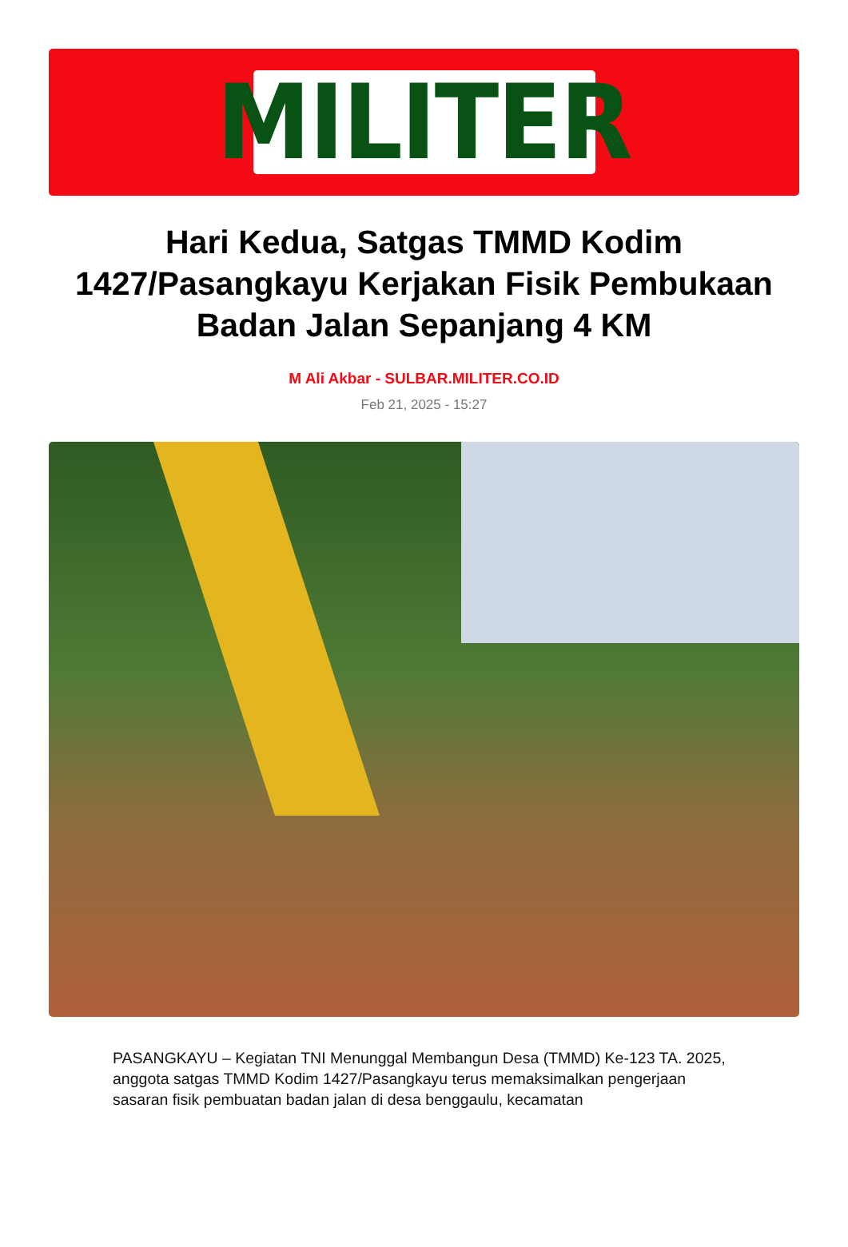MILITER
Hari Kedua, Satgas TMMD Kodim 1427/Pasangkayu Kerjakan Fisik Pembukaan Badan Jalan Sepanjang 4 KM
M Ali Akbar - SULBAR.MILITER.CO.ID
Feb 21, 2025 - 15:27
PASANGKAYU – Kegiatan TNI Menunggal Membangun Desa (TMMD) Ke-123 TA. 2025, anggota satgas TMMD Kodim 1427/Pasangkayu terus memaksimalkan pengerjaan sasaran fisik pembuatan badan jalan di desa benggaulu, kecamatan